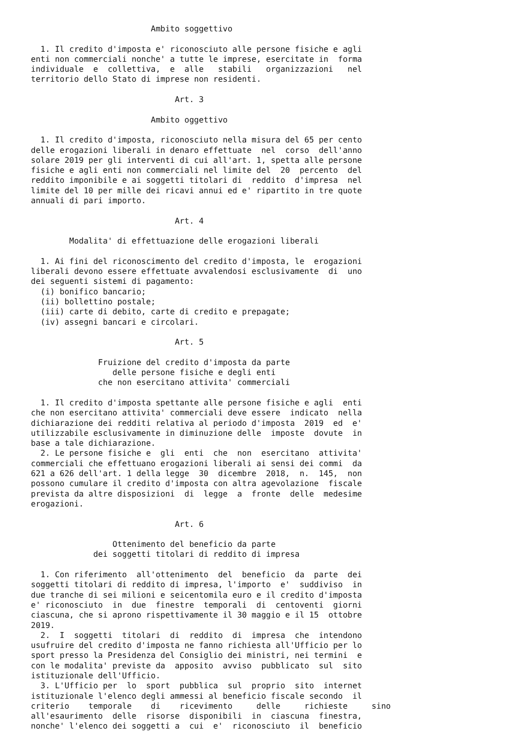Ambito soggettivo

  1. Il credito d'imposta e' riconosciuto alle persone fisiche e agli
enti non commerciali nonche' a tutte le imprese, esercitate in  forma
individuale  e  collettiva,  e  alle   stabili   organizzazioni   nel
territorio dello Stato di imprese non residenti.

                              Art. 3

                         Ambito oggettivo

  1. Il credito d'imposta, riconosciuto nella misura del 65 per cento
delle erogazioni liberali in denaro effettuate  nel  corso  dell'anno
solare 2019 per gli interventi di cui all'art. 1, spetta alle persone
fisiche e agli enti non commerciali nel limite del  20  percento  del
reddito imponibile e ai soggetti titolari di  reddito  d'impresa  nel
limite del 10 per mille dei ricavi annui ed e' ripartito in tre quote
annuali di pari importo.

                              Art. 4

        Modalita' di effettuazione delle erogazioni liberali

  1. Ai fini del riconoscimento del credito d'imposta, le  erogazioni
liberali devono essere effettuate avvalendosi esclusivamente  di  uno
dei seguenti sistemi di pagamento:
  (i) bonifico bancario;
  (ii) bollettino postale;
  (iii) carte di debito, carte di credito e prepagate;
  (iv) assegni bancari e circolari.

                              Art. 5

              Fruizione del credito d'imposta da parte
                 delle persone fisiche e degli enti
              che non esercitano attivita' commerciali

  1. Il credito d'imposta spettante alle persone fisiche e agli  enti
che non esercitano attivita' commerciali deve essere  indicato  nella
dichiarazione dei redditi relativa al periodo d'imposta  2019  ed  e'
utilizzabile esclusivamente in diminuzione delle  imposte  dovute  in
base a tale dichiarazione.
  2. Le persone fisiche e  gli  enti  che  non  esercitano  attivita'
commerciali che effettuano erogazioni liberali ai sensi dei commi  da
621 a 626 dell'art. 1 della legge  30  dicembre  2018,  n.  145,  non
possono cumulare il credito d'imposta con altra agevolazione  fiscale
prevista da altre disposizioni  di  legge  a  fronte  delle  medesime
erogazioni.

                              Art. 6

                 Ottenimento del beneficio da parte
             dei soggetti titolari di reddito di impresa

  1. Con riferimento  all'ottenimento  del  beneficio  da  parte  dei
soggetti titolari di reddito di impresa, l'importo  e'  suddiviso  in
due tranche di sei milioni e seicentomila euro e il credito d'imposta
e' riconosciuto  in  due  finestre  temporali  di  centoventi  giorni
ciascuna, che si aprono rispettivamente il 30 maggio e il 15  ottobre
2019.
  2.  I  soggetti  titolari  di  reddito  di  impresa  che  intendono
usufruire del credito d'imposta ne fanno richiesta all'Ufficio per lo
sport presso la Presidenza del Consiglio dei ministri, nei termini  e
con le modalita' previste da  apposito  avviso  pubblicato  sul  sito
istituzionale dell'Ufficio.
  3. L'Ufficio per  lo  sport  pubblica  sul  proprio  sito  internet
istituzionale l'elenco degli ammessi al beneficio fiscale secondo  il
criterio    temporale    di    ricevimento     delle     richieste     sino
all'esaurimento  delle  risorse  disponibili  in  ciascuna  finestra,
nonche' l'elenco dei soggetti a  cui  e'  riconosciuto  il  beneficio